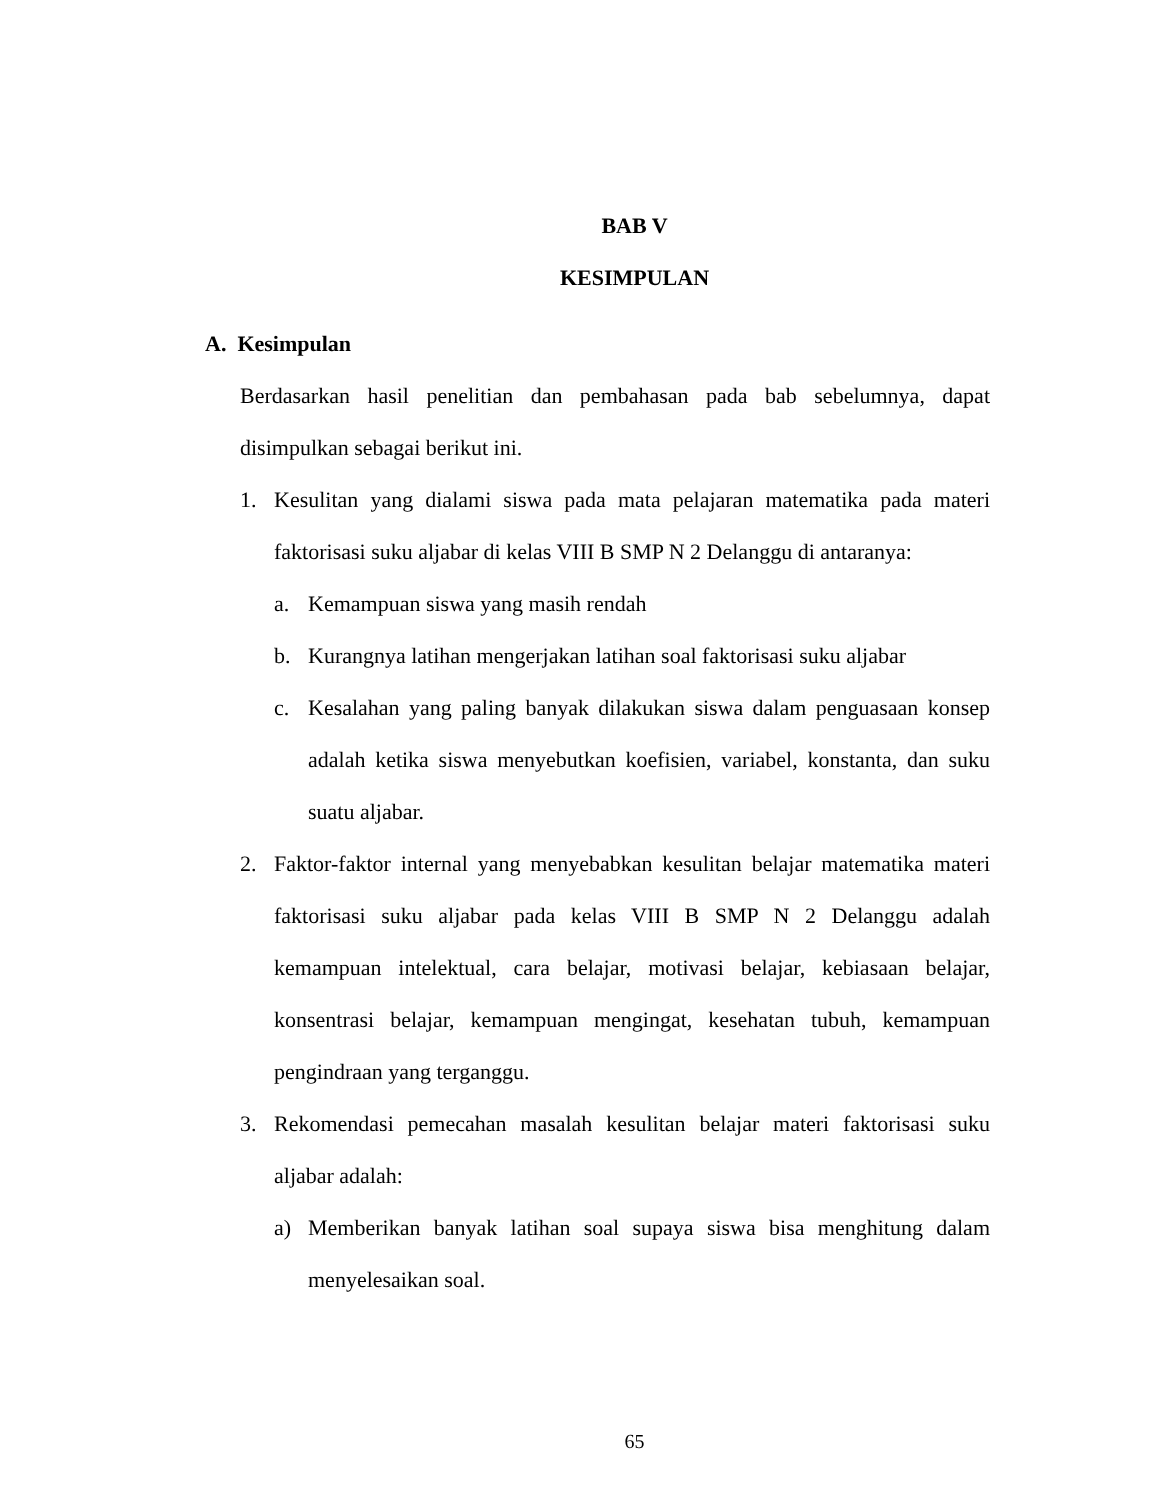BAB V
KESIMPULAN
A. Kesimpulan
Berdasarkan hasil penelitian dan pembahasan pada bab sebelumnya, dapat disimpulkan sebagai berikut ini.
1. Kesulitan yang dialami siswa pada mata pelajaran matematika pada materi faktorisasi suku aljabar di kelas VIII B SMP N 2 Delanggu di antaranya:
a. Kemampuan siswa yang masih rendah
b. Kurangnya latihan mengerjakan latihan soal faktorisasi suku aljabar
c. Kesalahan yang paling banyak dilakukan siswa dalam penguasaan konsep adalah ketika siswa menyebutkan koefisien, variabel, konstanta, dan suku suatu aljabar.
2. Faktor-faktor internal yang menyebabkan kesulitan belajar matematika materi faktorisasi suku aljabar pada kelas VIII B SMP N 2 Delanggu adalah kemampuan intelektual, cara belajar, motivasi belajar, kebiasaan belajar, konsentrasi belajar, kemampuan mengingat, kesehatan tubuh, kemampuan pengindraan yang terganggu.
3. Rekomendasi pemecahan masalah kesulitan belajar materi faktorisasi suku aljabar adalah:
a) Memberikan banyak latihan soal supaya siswa bisa menghitung dalam menyelesaikan soal.
65